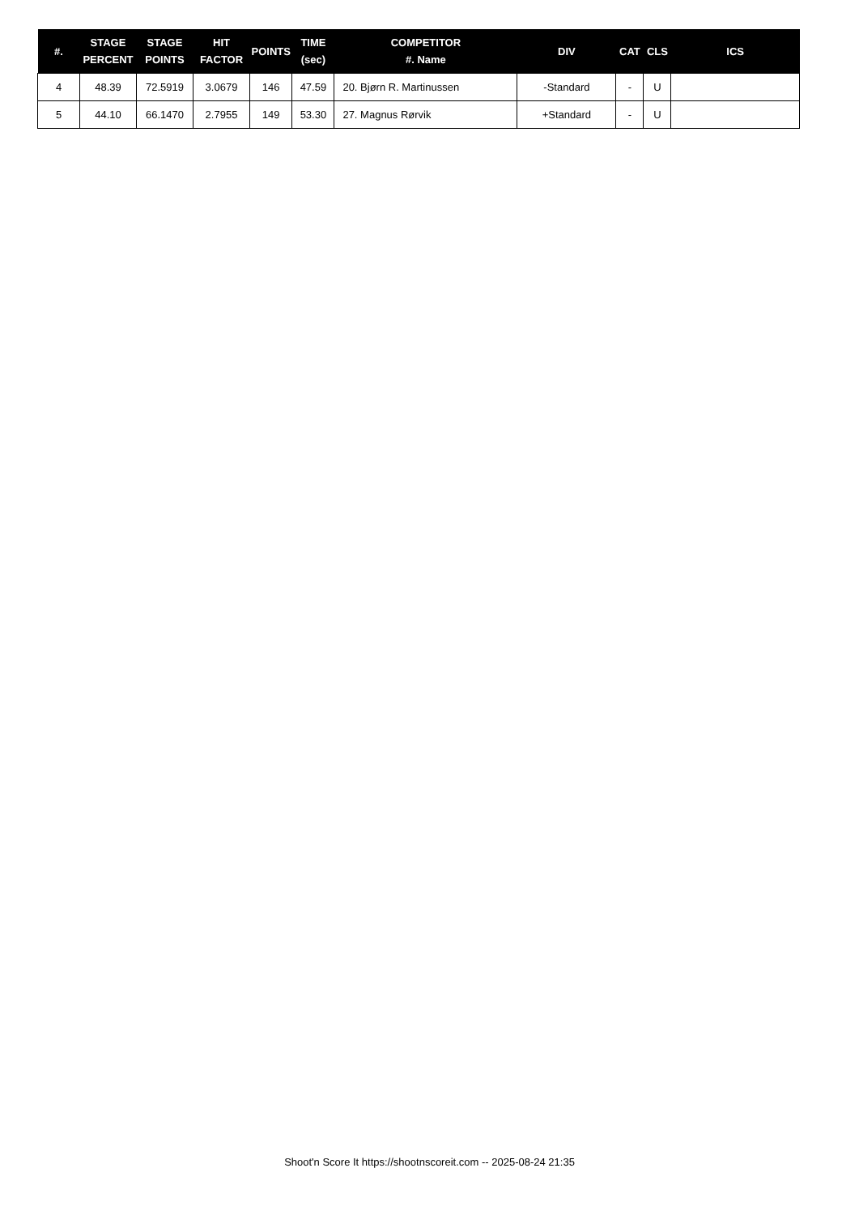| #. | STAGE PERCENT | STAGE POINTS | HIT FACTOR | POINTS | TIME (sec) | COMPETITOR #. Name | DIV | CAT | CLS | ICS |
| --- | --- | --- | --- | --- | --- | --- | --- | --- | --- | --- |
| 4 | 48.39 | 72.5919 | 3.0679 | 146 | 47.59 | 20. Bjørn R. Martinussen | -Standard | - | U | |
| 5 | 44.10 | 66.1470 | 2.7955 | 149 | 53.30 | 27. Magnus Rørvik | +Standard | - | U | |
Shoot'n Score It https://shootnscoreit.com -- 2025-08-24 21:35